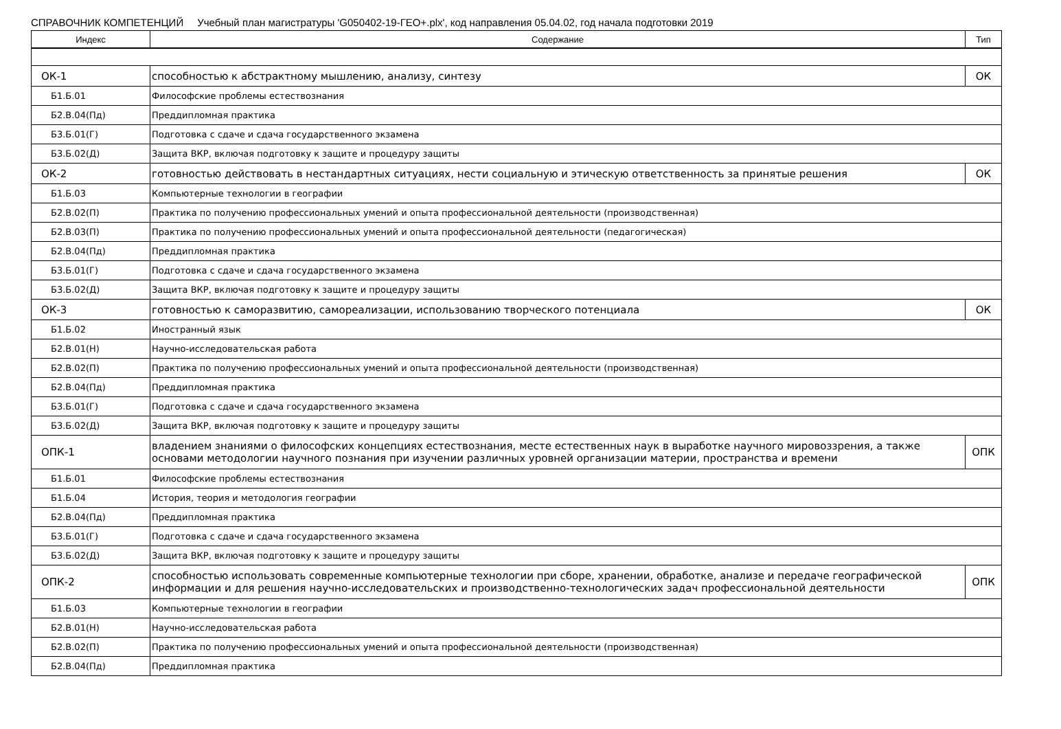СПРАВОЧНИК КОМПЕТЕНЦИЙ Учебный план магистратуры 'G050402-19-ГЕО+.plx', код направления 05.04.02, год начала подготовки 2019
| Индекс | Содержание | Тип |
| --- | --- | --- |
| ОК-1 | способностью к абстрактному мышлению, анализу, синтезу | ОК |
| Б1.Б.01 | Философские проблемы естествознания | |
| Б2.В.04(Пд) | Преддипломная практика | |
| Б3.Б.01(Г) | Подготовка с сдаче и сдача государственного экзамена | |
| Б3.Б.02(Д) | Защита ВКР, включая подготовку к защите и процедуру защиты | |
| ОК-2 | готовностью действовать в нестандартных ситуациях, нести социальную и этическую ответственность за принятые решения | ОК |
| Б1.Б.03 | Компьютерные технологии в географии | |
| Б2.В.02(П) | Практика по получению профессиональных умений и опыта профессиональной деятельности (производственная) | |
| Б2.В.03(П) | Практика по получению профессиональных умений и опыта профессиональной деятельности (педагогическая) | |
| Б2.В.04(Пд) | Преддипломная практика | |
| Б3.Б.01(Г) | Подготовка с сдаче и сдача государственного экзамена | |
| Б3.Б.02(Д) | Защита ВКР, включая подготовку к защите и процедуру защиты | |
| ОК-3 | готовностью к саморазвитию, самореализации, использованию творческого потенциала | ОК |
| Б1.Б.02 | Иностранный язык | |
| Б2.В.01(Н) | Научно-исследовательская работа | |
| Б2.В.02(П) | Практика по получению профессиональных умений и опыта профессиональной деятельности (производственная) | |
| Б2.В.04(Пд) | Преддипломная практика | |
| Б3.Б.01(Г) | Подготовка с сдаче и сдача государственного экзамена | |
| Б3.Б.02(Д) | Защита ВКР, включая подготовку к защите и процедуру защиты | |
| ОПК-1 | владением знаниями о философских концепциях естествознания, месте естественных наук в выработке научного мировоззрения, а также основами методологии научного познания при изучении различных уровней организации материи, пространства и времени | ОПК |
| Б1.Б.01 | Философские проблемы естествознания | |
| Б1.Б.04 | История, теория и методология географии | |
| Б2.В.04(Пд) | Преддипломная практика | |
| Б3.Б.01(Г) | Подготовка с сдаче и сдача государственного экзамена | |
| Б3.Б.02(Д) | Защита ВКР, включая подготовку к защите и процедуру защиты | |
| ОПК-2 | способностью использовать современные компьютерные технологии при сборе, хранении, обработке, анализе и передаче географической информации и для решения научно-исследовательских и производственно-технологических задач профессиональной деятельности | ОПК |
| Б1.Б.03 | Компьютерные технологии в географии | |
| Б2.В.01(Н) | Научно-исследовательская работа | |
| Б2.В.02(П) | Практика по получению профессиональных умений и опыта профессиональной деятельности (производственная) | |
| Б2.В.04(Пд) | Преддипломная практика | |